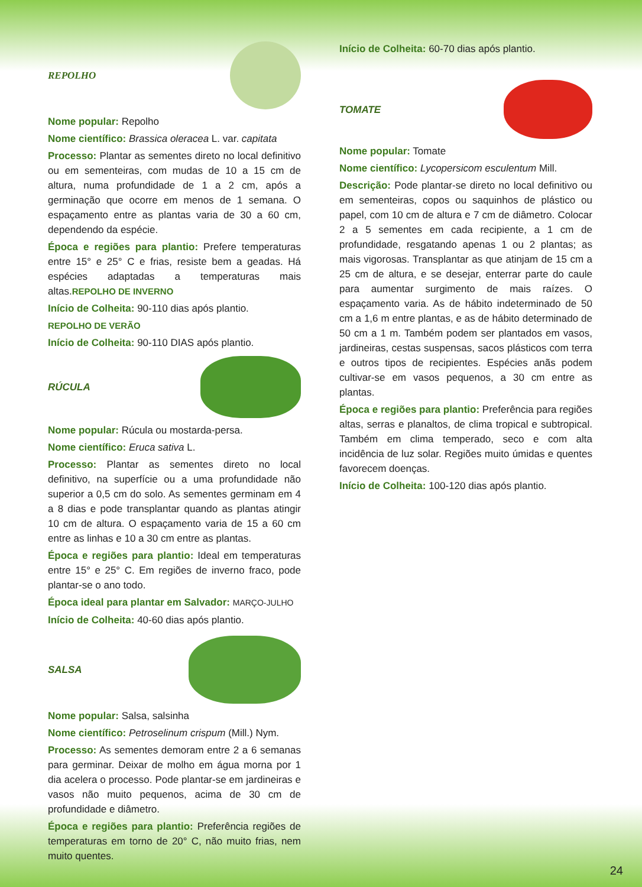REPOLHO
Nome popular: Repolho
Nome científico: Brassica oleracea L. var. capitata
Processo: Plantar as sementes direto no local definitivo ou em sementeiras, com mudas de 10 a 15 cm de altura, numa profundidade de 1 a 2 cm, após a germinação que ocorre em menos de 1 semana. O espaçamento entre as plantas varia de 30 a 60 cm, dependendo da espécie.
Época e regiões para plantio: Prefere temperaturas entre 15° e 25° C e frias, resiste bem a geadas. Há espécies adaptadas a temperaturas mais altas.REPOLHO DE INVERNO
Início de Colheita: 90-110 dias após plantio.
REPOLHO DE VERÃO
Início de Colheita: 90-110 DIAS após plantio.
RÚCULA
Nome popular: Rúcula ou mostarda-persa.
Nome científico: Eruca sativa L.
Processo: Plantar as sementes direto no local definitivo, na superfície ou a uma profundidade não superior a 0,5 cm do solo. As sementes germinam em 4 a 8 dias e pode transplantar quando as plantas atingir 10 cm de altura. O espaçamento varia de 15 a 60 cm entre as linhas e 10 a 30 cm entre as plantas.
Época e regiões para plantio: Ideal em temperaturas entre 15° e 25° C. Em regiões de inverno fraco, pode plantar-se o ano todo.
Época ideal para plantar em Salvador: MARÇO-JULHO
Início de Colheita: 40-60 dias após plantio.
SALSA
Nome popular: Salsa, salsinha
Nome científico: Petroselinum crispum (Mill.) Nym.
Processo: As sementes demoram entre 2 a 6 semanas para germinar. Deixar de molho em água morna por 1 dia acelera o processo. Pode plantar-se em jardineiras e vasos não muito pequenos, acima de 30 cm de profundidade e diâmetro.
Época e regiões para plantio: Preferência regiões de temperaturas em torno de 20° C, não muito frias, nem muito quentes.
Início de Colheita: 60-70 dias após plantio.
TOMATE
Nome popular: Tomate
Nome científico: Lycopersicom esculentum Mill.
Descrição: Pode plantar-se direto no local definitivo ou em sementeiras, copos ou saquinhos de plástico ou papel, com 10 cm de altura e 7 cm de diâmetro. Colocar 2 a 5 sementes em cada recipiente, a 1 cm de profundidade, resgatando apenas 1 ou 2 plantas; as mais vigorosas. Transplantar as que atinjam de 15 cm a 25 cm de altura, e se desejar, enterrar parte do caule para aumentar surgimento de mais raízes. O espaçamento varia. As de hábito indeterminado de 50 cm a 1,6 m entre plantas, e as de hábito determinado de 50 cm a 1 m. Também podem ser plantados em vasos, jardineiras, cestas suspensas, sacos plásticos com terra e outros tipos de recipientes. Espécies anãs podem cultivar-se em vasos pequenos, a 30 cm entre as plantas.
Época e regiões para plantio: Preferência para regiões altas, serras e planaltos, de clima tropical e subtropical. Também em clima temperado, seco e com alta incidência de luz solar. Regiões muito úmidas e quentes favorecem doenças.
Início de Colheita: 100-120 dias após plantio.
24